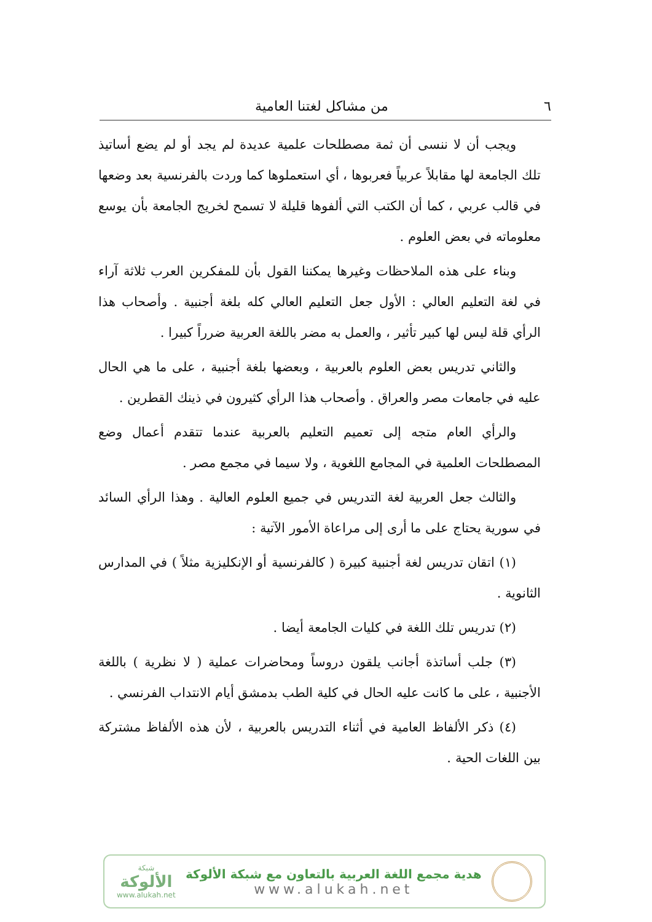٦ من مشاكل لغتنا العامية
ويجب أن لا ننسى أن ثمة مصطلحات علمية عديدة لم يجد أو لم يضع أساتيذ تلك الجامعة لها مقابلاً عربياً فعربوها ، أي استعملوها كما وردت بالفرنسية بعد وضعها في قالب عربي ، كما أن الكتب التي ألفوها قليلة لا تسمح لخريج الجامعة بأن يوسع معلوماته في بعض العلوم .
وبناء على هذه الملاحظات وغيرها يمكننا القول بأن للمفكرين العرب ثلاثة آراء في لغة التعليم العالي : الأول جعل التعليم العالي كله بلغة أجنبية . وأصحاب هذا الرأي قلة ليس لها كبير تأثير ، والعمل به مضر باللغة العربية ضرراً كبيرا .
والثاني تدريس بعض العلوم بالعربية ، وبعضها بلغة أجنبية ، على ما هي الحال عليه في جامعات مصر والعراق . وأصحاب هذا الرأي كثيرون في ذينك القطرين .
والرأي العام متجه إلى تعميم التعليم بالعربية عندما تتقدم أعمال وضع المصطلحات العلمية في المجامع اللغوية ، ولا سيما في مجمع مصر .
والثالث جعل العربية لغة التدريس في جميع العلوم العالية . وهذا الرأي السائد في سورية يحتاج على ما أرى إلى مراعاة الأمور الآتية :
(١) اتقان تدريس لغة أجنبية كبيرة ( كالفرنسية أو الإنكليزية مثلاً ) في المدارس الثانوية .
(٢) تدريس تلك اللغة في كليات الجامعة أيضا .
(٣) جلب أساتذة أجانب يلقون دروساً ومحاضرات عملية ( لا نظرية ) باللغة الأجنبية ، على ما كانت عليه الحال في كلية الطب بدمشق أيام الانتداب الفرنسي .
(٤) ذكر الألفاظ العامية في أثناء التدريس بالعربية ، لأن هذه الألفاظ مشتركة بين اللغات الحية .
شبكة
الألوكة
www.alukah.net
هدية مجمع اللغة العربية بالتعاون مع شبكة الألوكة
www.alukah.net